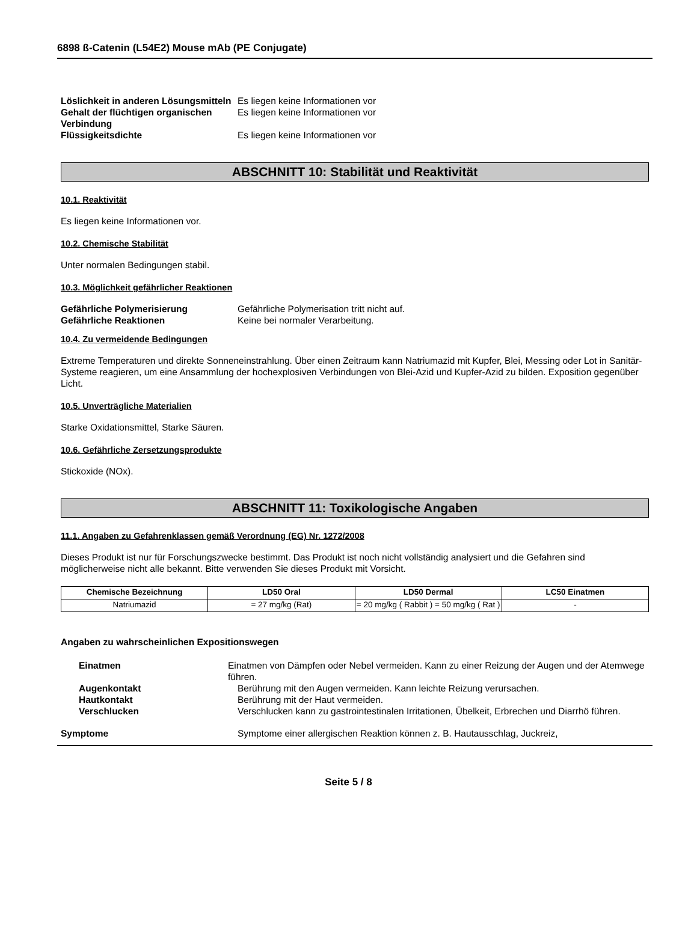6898 ß-Catenin (L54E2) Mouse mAb (PE Conjugate)
Löslichkeit in anderen Lösungsmitteln
Es liegen keine Informationen vor
Gehalt der flüchtigen organischen Verbindung
Es liegen keine Informationen vor
Flüssigkeitsdichte Es liegen keine Informationen vor
ABSCHNITT 10: Stabilität und Reaktivität
10.1. Reaktivität
Es liegen keine Informationen vor.
10.2. Chemische Stabilität
Unter normalen Bedingungen stabil.
10.3. Möglichkeit gefährlicher Reaktionen
Gefährliche Polymerisierung Gefährliche Polymerisation tritt nicht auf.
Gefährliche Reaktionen Keine bei normaler Verarbeitung.
10.4. Zu vermeidende Bedingungen
Extreme Temperaturen und direkte Sonneneinstrahlung. Über einen Zeitraum kann Natriumazid mit Kupfer, Blei, Messing oder Lot in Sanitär-Systeme reagieren, um eine Ansammlung der hochexplosiven Verbindungen von Blei-Azid und Kupfer-Azid zu bilden. Exposition gegenüber Licht.
10.5. Unverträgliche Materialien
Starke Oxidationsmittel, Starke Säuren.
10.6. Gefährliche Zersetzungsprodukte
Stickoxide (NOx).
ABSCHNITT 11: Toxikologische Angaben
11.1. Angaben zu Gefahrenklassen gemäß Verordnung (EG) Nr. 1272/2008
Dieses Produkt ist nur für Forschungszwecke bestimmt. Das Produkt ist noch nicht vollständig analysiert und die Gefahren sind möglicherweise nicht alle bekannt. Bitte verwenden Sie dieses Produkt mit Vorsicht.
| Chemische Bezeichnung | LD50 Oral | LD50 Dermal | LC50 Einatmen |
| --- | --- | --- | --- |
| Natriumazid | = 27 mg/kg (Rat) | = 20 mg/kg ( Rabbit ) = 50 mg/kg ( Rat ) | - |
Angaben zu wahrscheinlichen Expositionswegen
Einatmen Einatmen von Dämpfen oder Nebel vermeiden. Kann zu einer Reizung der Augen und der Atemwege führen.
Augenkontakt Berührung mit den Augen vermeiden. Kann leichte Reizung verursachen.
Hautkontakt Berührung mit der Haut vermeiden.
Verschlucken Verschlucken kann zu gastrointestinalen Irritationen, Übelkeit, Erbrechen und Diarrhö führen.
Symptome Symptome einer allergischen Reaktion können z. B. Hautausschlag, Juckreiz,
Seite 5 / 8